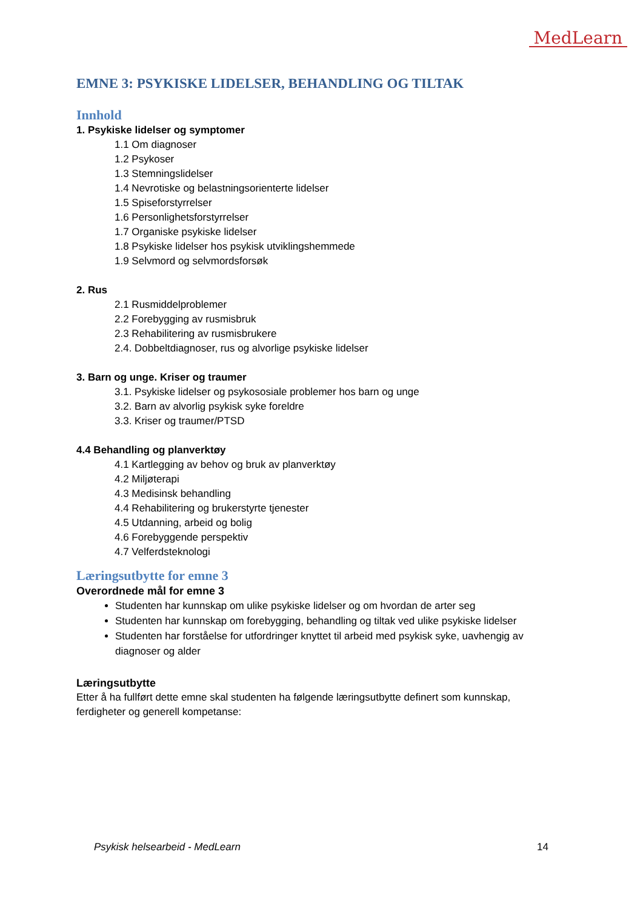MedLearn
EMNE 3: PSYKISKE LIDELSER, BEHANDLING OG TILTAK
Innhold
1. Psykiske lidelser og symptomer
1.1 Om diagnoser
1.2 Psykoser
1.3 Stemningslidelser
1.4 Nevrotiske og belastningsorienterte lidelser
1.5 Spiseforstyrrelser
1.6 Personlighetsforstyrrelser
1.7 Organiske psykiske lidelser
1.8 Psykiske lidelser hos psykisk utviklingshemmede
1.9 Selvmord og selvmordsforsøk
2. Rus
2.1 Rusmiddelproblemer
2.2 Forebygging av rusmisbruk
2.3 Rehabilitering av rusmisbrukere
2.4. Dobbeltdiagnoser, rus og alvorlige psykiske lidelser
3. Barn og unge. Kriser og traumer
3.1. Psykiske lidelser og psykososiale problemer hos barn og unge
3.2. Barn av alvorlig psykisk syke foreldre
3.3. Kriser og traumer/PTSD
4.4 Behandling og planverktøy
4.1 Kartlegging av behov og bruk av planverktøy
4.2 Miljøterapi
4.3 Medisinsk behandling
4.4 Rehabilitering og brukerstyrte tjenester
4.5 Utdanning, arbeid og bolig
4.6 Forebyggende perspektiv
4.7 Velferdsteknologi
Læringsutbytte for emne 3
Overordnede mål for emne 3
Studenten har kunnskap om ulike psykiske lidelser og om hvordan de arter seg
Studenten har kunnskap om forebygging, behandling og tiltak ved ulike psykiske lidelser
Studenten har forståelse for utfordringer knyttet til arbeid med psykisk syke, uavhengig av diagnoser og alder
Læringsutbytte
Etter å ha fullført dette emne skal studenten ha følgende læringsutbytte definert som kunnskap, ferdigheter og generell kompetanse:
Psykisk helsearbeid - MedLearn 14